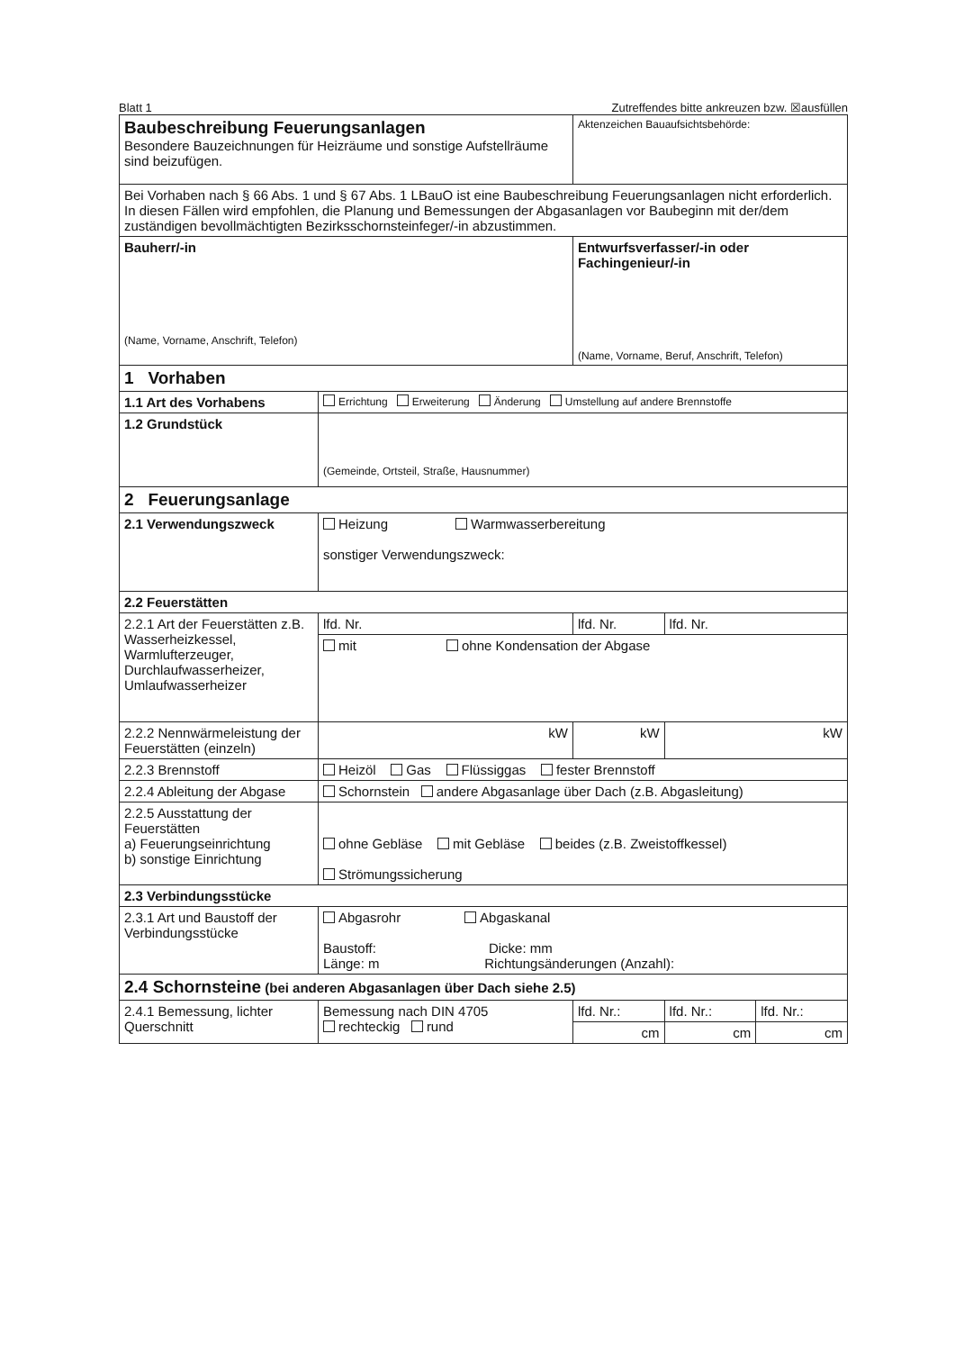Blatt 1 Zutreffendes bitte ankreuzen bzw. ☒ausfüllen
| Baubeschreibung Feuerungsanlagen Besondere Bauzeichnungen für Heizräume und sonstige Aufstellräume sind beizufügen. | | | Aktenzeichen Bauaufsichtsbehörde: | | |
| Bei Vorhaben nach § 66 Abs. 1 und § 67 Abs. 1 LBauO ist eine Baubeschreibung Feuerungsanlagen nicht erforderlich. In diesen Fällen wird empfohlen, die Planung und Bemessungen der Abgasanlagen vor Baubeginn mit der/dem zuständigen bevollmächtigten Bezirksschornsteinfeger/-in abzustimmen. | | | | | |
| Bauherr/-in (Name, Vorname, Anschrift, Telefon) | | Entwurfsverfasser/-in oder Fachingenieur/-in (Name, Vorname, Beruf, Anschrift, Telefon) | | | |
| 1 Vorhaben | | | | | |
| 1.1 Art des Vorhabens | Errichtung Erweiterung Änderung Umstellung auf andere Brennstoffe | | | | |
| 1.2 Grundstück | (Gemeinde, Ortsteil, Straße, Hausnummer) | | | | |
| 2 Feuerungsanlage | | | | | |
| 2.1 Verwendungszweck | Heizung Warmwasserbereitung sonstiger Verwendungszweck: | | | | |
| 2.2 Feuerstätten | | | | | |
| 2.2.1 Art der Feuerstätten z.B. Wasserheizkessel, Warmlufterzeuger, Durchlaufwasserheizer, Umlaufwasserheizer | lfd. Nr. | lfd. Nr. | | lfd. Nr. | |
| | mit ohne Kondensation der Abgase | | | | |
| 2.2.2 Nennwärmeleistung der Feuerstätten (einzeln) | kW | kW | | kW | |
| 2.2.3 Brennstoff | Heizöl Gas Flüssiggas fester Brennstoff | | | | |
| 2.2.4 Ableitung der Abgase | Schornstein andere Abgasanlage über Dach (z.B. Abgasleitung) | | | | |
| 2.2.5 Ausstattung der Feuerstätten a) Feuerungseinrichtung b) sonstige Einrichtung | ohne Gebläse mit Gebläse beides (z.B. Zweistoffkessel) Strömungssicherung | | | | |
| 2.3 Verbindungsstücke | | | | | |
| 2.3.1 Art und Baustoff der Verbindungsstücke | Abgasrohr Abgaskanal Baustoff: Dicke: mm Länge: m Richtungsänderungen (Anzahl): | | | | |
| 2.4 Schornsteine (bei anderen Abgasanlagen über Dach siehe 2.5) | | | | | |
| 2.4.1 Bemessung, lichter Querschnitt | Bemessung nach DIN 4705 rechteckig rund | | lfd. Nr.: | lfd. Nr.: | lfd. Nr.: |
| | | | cm | cm | cm |